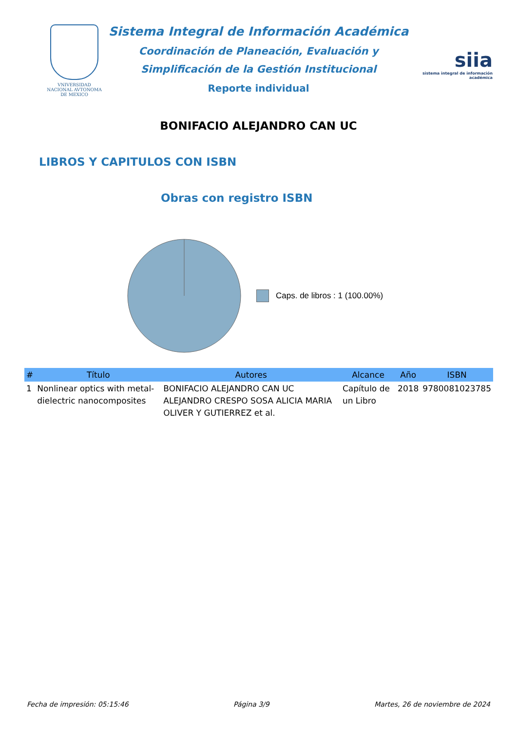VNIVERSIDAD NACIONAL AVTONOMA DE MEXICO
Sistema Integral de Información Académica
Coordinación de Planeación, Evaluación y
Simplificación de la Gestión Institucional
Reporte individual
siia
sistema integral de información académica
BONIFACIO ALEJANDRO CAN UC
LIBROS Y CAPITULOS CON ISBN
Obras con registro ISBN
Caps. de libros : 1 (100.00%)
| # | Título | Autores | Alcance | Año | ISBN |
| --- | --- | --- | --- | --- | --- |
| 1 | Nonlinear optics with metal-dielectric nanocomposites | BONIFACIO ALEJANDRO CAN UC ALEJANDRO CRESPO SOSA ALICIA MARIA OLIVER Y GUTIERREZ et al. | Capítulo de un Libro | 2018 | 9780081023785 |
Fecha de impresión: 05:15:46 Página 3/9 Martes, 26 de noviembre de 2024